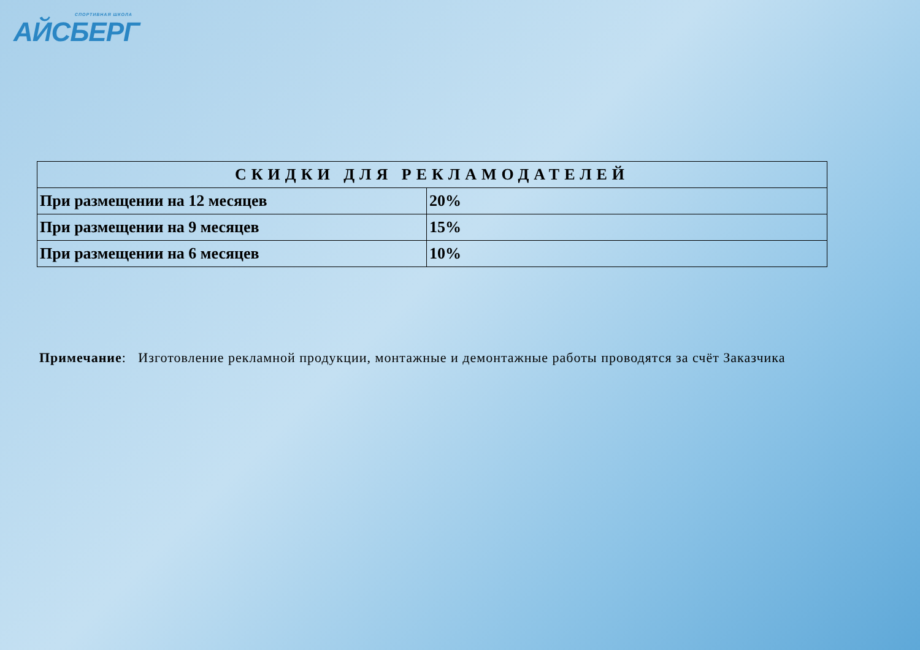СПОРТИВНАЯ ШКОЛА
АЙСБЕРГ
| СКИДКИ ДЛЯ РЕКЛАМОДАТЕЛЕЙ | |
| --- | --- |
| При размещении на 12 месяцев | 20% |
| При размещении на 9 месяцев | 15% |
| При размещении на 6 месяцев | 10% |
Примечание: Изготовление рекламной продукции, монтажные и демонтажные работы проводятся за счёт Заказчика